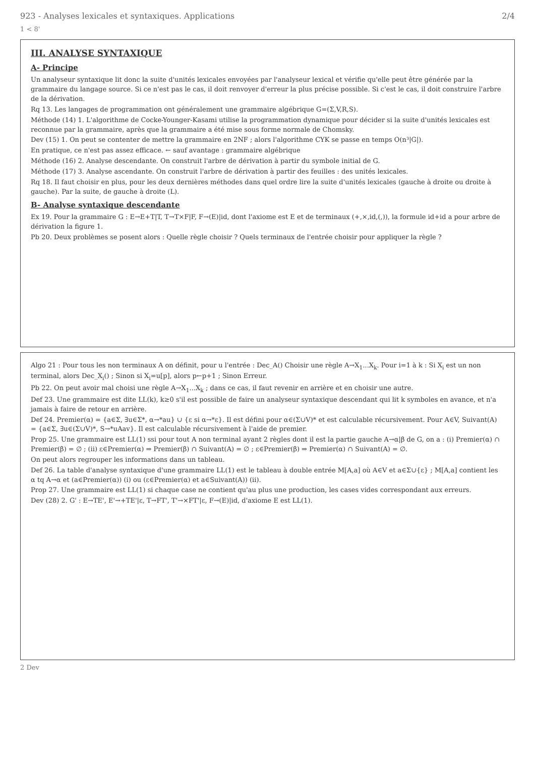923 - Analyses lexicales et syntaxiques. Applications 2/4
1 < 8'
III. ANALYSE SYNTAXIQUE
A- Principe
Un analyseur syntaxique lit donc la suite d'unités lexicales envoyées par l'analyseur lexical et vérifie qu'elle peut être générée par la grammaire du langage source. Si ce n'est pas le cas, il doit renvoyer d'erreur la plus précise possible. Si c'est le cas, il doit construire l'arbre de la dérivation.
Rq 13. Les langages de programmation ont généralement une grammaire algébrique G=(Σ,V,R,S).
Méthode (14) 1. L'algorithme de Cocke-Younger-Kasami utilise la programmation dynamique pour décider si la suite d'unités lexicales est reconnue par la grammaire, après que la grammaire a été mise sous forme normale de Chomsky.
Dev (15) 1. On peut se contenter de mettre la grammaire en 2NF ; alors l'algorithme CYK se passe en temps O(n³|G|).
En pratique, ce n'est pas assez efficace. ← sauf avantage : grammaire algébrique
Méthode (16) 2. Analyse descendante. On construit l'arbre de dérivation à partir du symbole initial de G.
Méthode (17) 3. Analyse ascendante. On construit l'arbre de dérivation à partir des feuilles : des unités lexicales.
Rq 18. Il faut choisir en plus, pour les deux dernières méthodes dans quel ordre lire la suite d'unités lexicales (gauche à droite ou droite à gauche). Par la suite, de gauche à droite (L).
B- Analyse syntaxique descendante
Ex 19. Pour la grammaire G : E→E+T|T, T→T×F|F, F→(E)|id, dont l'axiome est E et de terminaux (+,×,id,(,)), la formule id+id a pour arbre de dérivation la figure 1.
Pb 20. Deux problèmes se posent alors : Quelle règle choisir ? Quels terminaux de l'entrée choisir pour appliquer la règle ?
Algo 21 : Pour tous les non terminaux A on définit, pour u l'entrée : Dec_A() Choisir une règle A→X<sub>1</sub>...X<sub>k</sub>. Pour i=1 à k : Si X<sub>i</sub> est un non terminal, alors Dec_X<sub>i</sub>() ; Sinon si X<sub>i</sub>=u[p], alors p←p+1 ; Sinon Erreur.
Pb 22. On peut avoir mal choisi une règle A→X<sub>1</sub>...X<sub>k</sub> ; dans ce cas, il faut revenir en arrière et en choisir une autre.
Def 23. Une grammaire est dite LL(k), k≥0 s'il est possible de faire un analyseur syntaxique descendant qui lit k symboles en avance, et n'a jamais à faire de retour en arrière.
Def 24. Premier(α) = {a∈Σ, ∃u∈Σ*, α→*au} ∪ {ε si α→*ε}. Il est défini pour α∈(Σ∪V)* et est calculable récursivement. Pour A∈V, Suivant(A) = {a∈Σ, ∃u∈(Σ∪V)*, S→*uAav}. Il est calculable récursivement à l'aide de premier.
Prop 25. Une grammaire est LL(1) ssi pour tout A non terminal ayant 2 règles dont il est la partie gauche A→α|β de G, on a : (i) Premier(α) ∩ Premier(β) = ∅ ; (ii) ε∈Premier(α) ⇒ Premier(β) ∩ Suivant(A) = ∅ ; ε∈Premier(β) ⇒ Premier(α) ∩ Suivant(A) = ∅.
On peut alors regrouper les informations dans un tableau.
Def 26. La table d'analyse syntaxique d'une grammaire LL(1) est le tableau à double entrée M[A,a] où A∈V et a∈Σ∪{ε} ; M[A,a] contient les α tq A→α et (a∈Premier(α)) (i) ou (ε∈Premier(α) et a∈Suivant(A)) (ii).
Prop 27. Une grammaire est LL(1) si chaque case ne contient qu'au plus une production, les cases vides correspondant aux erreurs.
Dev (28) 2. G' : E→TE', E'→+TE'|ε, T→FT', T'→×FT'|ε, F→(E)|id, d'axiome E est LL(1).
2 Dev